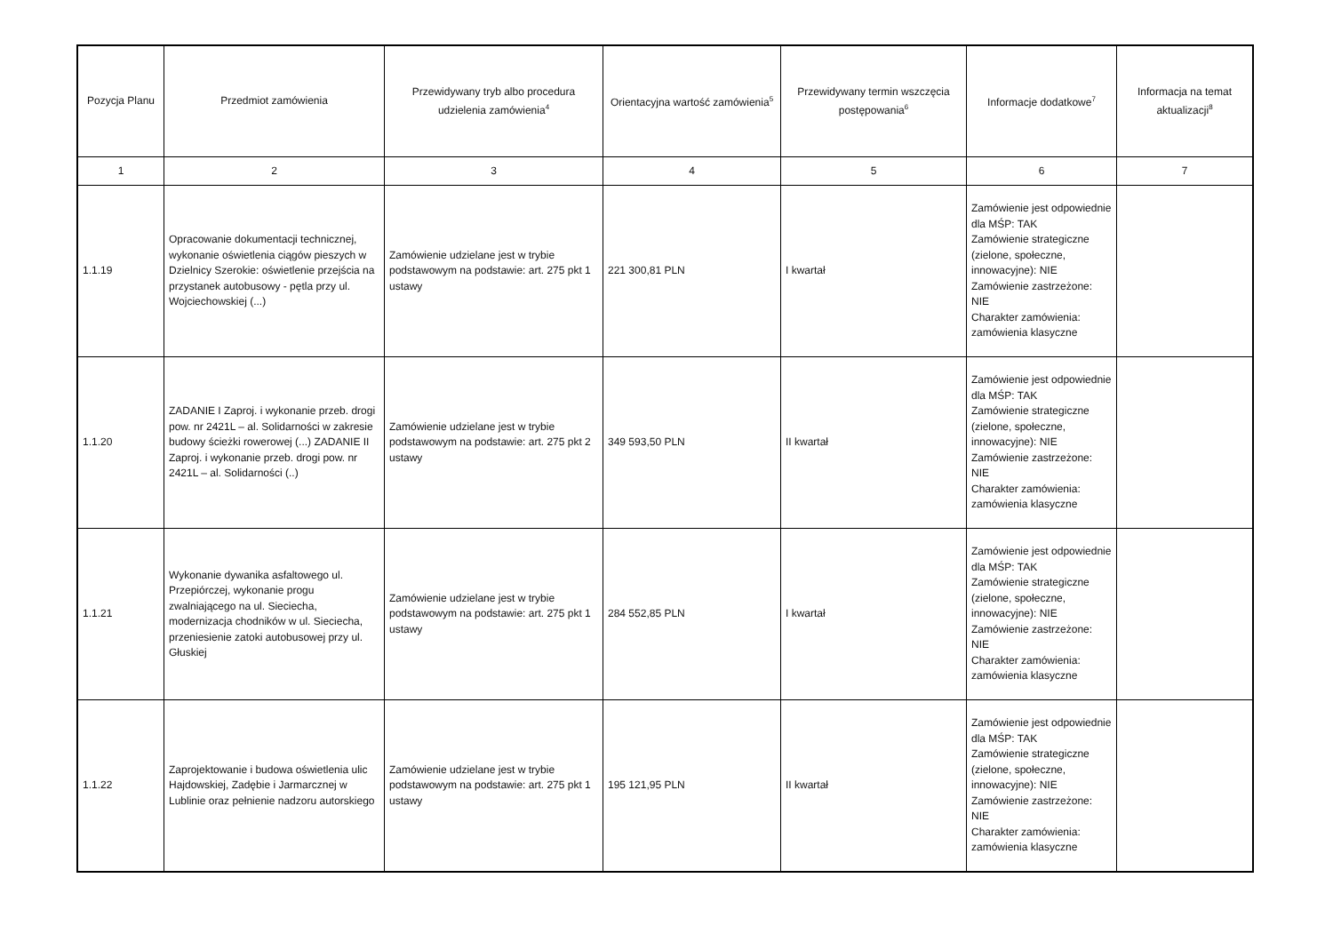| Pozycja Planu | Przedmiot zamówienia | Przewidywany tryb albo procedura udzielenia zamówienia<sup>4</sup> | Orientacyjna wartość zamówienia<sup>5</sup> | Przewidywany termin wszczęcia postępowania<sup>6</sup> | Informacje dodatkowe<sup>7</sup> | Informacja na temat aktualizacji<sup>8</sup> |
| --- | --- | --- | --- | --- | --- | --- |
| 1 | 2 | 3 | 4 | 5 | 6 | 7 |
| 1.1.19 | Opracowanie dokumentacji technicznej, wykonanie oświetlenia ciągów pieszych w Dzielnicy Szerokie: oświetlenie przejścia na przystanek autobusowy - pętla przy ul. Wojciechowskiej (...) | Zamówienie udzielane jest w trybie podstawowym na podstawie: art. 275 pkt 1 ustawy | 221 300,81 PLN | I kwartał | Zamówienie jest odpowiednie dla MŚP: TAK Zamówienie strategiczne (zielone, społeczne, innowacyjne): NIE Zamówienie zastrzeżone: NIE Charakter zamówienia: zamówienia klasyczne | |
| 1.1.20 | ZADANIE I Zaproj. i wykonanie przeb. drogi pow. nr 2421L – al. Solidarności w zakresie budowy ścieżki rowerowej (...) ZADANIE II Zaproj. i wykonanie przeb. drogi pow. nr 2421L – al. Solidarności (..) | Zamówienie udzielane jest w trybie podstawowym na podstawie: art. 275 pkt 2 ustawy | 349 593,50 PLN | II kwartał | Zamówienie jest odpowiednie dla MŚP: TAK Zamówienie strategiczne (zielone, społeczne, innowacyjne): NIE Zamówienie zastrzeżone: NIE Charakter zamówienia: zamówienia klasyczne | |
| 1.1.21 | Wykonanie dywanika asfaltowego ul. Przepiórczej, wykonanie progu zwalniającego na ul. Sieciecha, modernizacja chodników w ul. Sieciecha, przeniesienie zatoki autobusowej przy ul. Głuskiej | Zamówienie udzielane jest w trybie podstawowym na podstawie: art. 275 pkt 1 ustawy | 284 552,85 PLN | I kwartał | Zamówienie jest odpowiednie dla MŚP: TAK Zamówienie strategiczne (zielone, społeczne, innowacyjne): NIE Zamówienie zastrzeżone: NIE Charakter zamówienia: zamówienia klasyczne | |
| 1.1.22 | Zaprojektowanie i budowa oświetlenia ulic Hajdowskiej, Zadębie i Jarmarcznej w Lublinie oraz pełnienie nadzoru autorskiego | Zamówienie udzielane jest w trybie podstawowym na podstawie: art. 275 pkt 1 ustawy | 195 121,95 PLN | II kwartał | Zamówienie jest odpowiednie dla MŚP: TAK Zamówienie strategiczne (zielone, społeczne, innowacyjne): NIE Zamówienie zastrzeżone: NIE Charakter zamówienia: zamówienia klasyczne | |